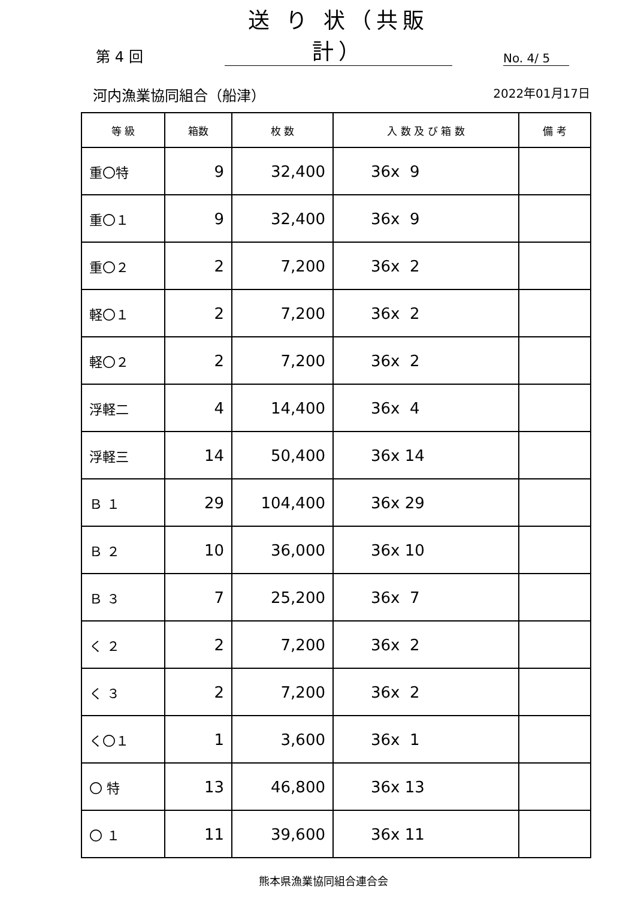第 4 回 送 り 状（共販計） No. 4/ 5
河内漁業協同組合（船津） 2022年01月17日
| 等 級 | 箱数 | 枚 数 | 入 数 及 び 箱 数 | 備 考 |
| --- | --- | --- | --- | --- |
| 重〇特 | 9 | 32,400 | 36x 9 | |
| 重〇１ | 9 | 32,400 | 36x 9 | |
| 重〇２ | 2 | 7,200 | 36x 2 | |
| 軽〇１ | 2 | 7,200 | 36x 2 | |
| 軽〇２ | 2 | 7,200 | 36x 2 | |
| 浮軽二 | 4 | 14,400 | 36x 4 | |
| 浮軽三 | 14 | 50,400 | 36x 14 | |
| Ｂ １ | 29 | 104,400 | 36x 29 | |
| Ｂ ２ | 10 | 36,000 | 36x 10 | |
| Ｂ ３ | 7 | 25,200 | 36x 7 | |
| く ２ | 2 | 7,200 | 36x 2 | |
| く ３ | 2 | 7,200 | 36x 2 | |
| く〇１ | 1 | 3,600 | 36x 1 | |
| 〇 特 | 13 | 46,800 | 36x 13 | |
| 〇 １ | 11 | 39,600 | 36x 11 | |
熊本県漁業協同組合連合会